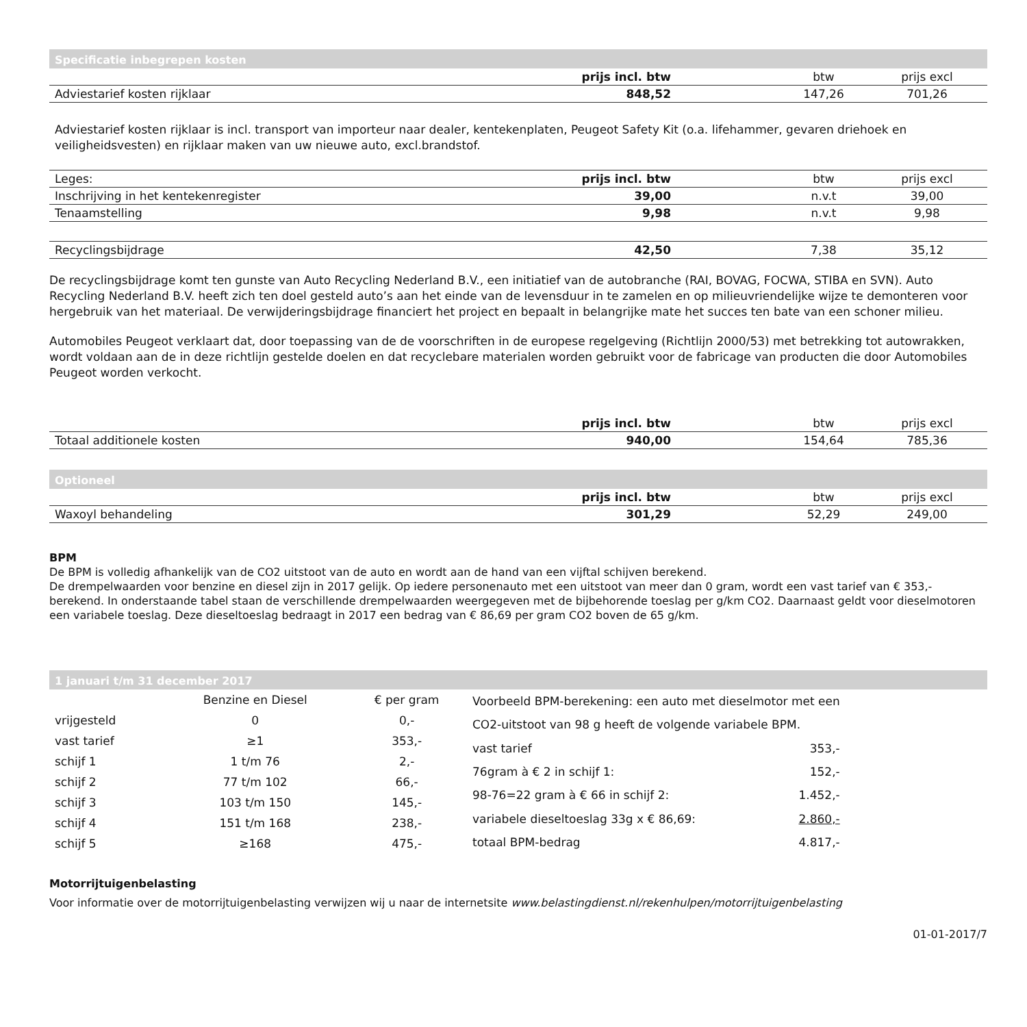Specificatie inbegrepen kosten
| | prijs incl. btw | btw | prijs excl |
| --- | --- | --- | --- |
| Adviestarief kosten rijklaar | 848,52 | 147,26 | 701,26 |
Adviestarief kosten rijklaar is incl. transport van importeur naar dealer, kentekenplaten, Peugeot Safety Kit (o.a. lifehammer, gevaren driehoek en veiligheidsvesten) en rijklaar maken van uw nieuwe auto, excl.brandstof.
| Leges: | prijs incl. btw | btw | prijs excl |
| --- | --- | --- | --- |
| Inschrijving in het kentekenregister | 39,00 | n.v.t | 39,00 |
| Tenaamstelling | 9,98 | n.v.t | 9,98 |
| Recyclingsbijdrage | 42,50 | 7,38 | 35,12 |
De recyclingsbijdrage komt ten gunste van Auto Recycling Nederland B.V., een initiatief van de autobranche (RAI, BOVAG, FOCWA, STIBA en SVN). Auto Recycling Nederland B.V. heeft zich ten doel gesteld auto’s aan het einde van de levensduur in te zamelen en op milieuvriendelijke wijze te demonteren voor hergebruik van het materiaal. De verwijderingsbijdrage financiert het project en bepaalt in belangrijke mate het succes ten bate van een schoner milieu.
Automobiles Peugeot verklaart dat, door toepassing van de de voorschriften in de europese regelgeving (Richtlijn 2000/53) met betrekking tot autowrakken, wordt voldaan aan de in deze richtlijn gestelde doelen en dat recyclebare materialen worden gebruikt voor de fabricage van producten die door Automobiles Peugeot worden verkocht.
| | prijs incl. btw | btw | prijs excl |
| --- | --- | --- | --- |
| Totaal additionele kosten | 940,00 | 154,64 | 785,36 |
Optioneel
| | prijs incl. btw | btw | prijs excl |
| --- | --- | --- | --- |
| Waxoyl behandeling | 301,29 | 52,29 | 249,00 |
BPM
De BPM is volledig afhankelijk van de CO2 uitstoot van de auto en wordt aan de hand van een vijftal schijven berekend.
De drempelwaarden voor benzine en diesel zijn in 2017 gelijk. Op iedere personenauto met een uitstoot van meer dan 0 gram, wordt een vast tarief van € 353,- berekend. In onderstaande tabel staan de verschillende drempelwaarden weergegeven met de bijbehorende toeslag per g/km CO2. Daarnaast geldt voor dieselmotoren een variabele toeslag. Deze dieseltoeslag bedraagt in 2017 een bedrag van € 86,69 per gram CO2 boven de 65 g/km.
1 januari t/m 31 december 2017
| | Benzine en Diesel | € per gram |
| vrijgesteld | 0 | 0,- |
| vast tarief | ≥1 | 353,- |
| schijf 1 | 1 t/m 76 | 2,- |
| schijf 2 | 77 t/m 102 | 66,- |
| schijf 3 | 103 t/m 150 | 145,- |
| schijf 4 | 151 t/m 168 | 238,- |
| schijf 5 | ≥168 | 475,- |
| Voorbeeld BPM-berekening: een auto met dieselmotor met een | |
| CO2-uitstoot van 98 g heeft de volgende variabele BPM. | |
| vast tarief | 353,- |
| 76gram à € 2 in schijf 1: | 152,- |
| 98-76=22 gram à € 66 in schijf 2: | 1.452,- |
| variabele dieseltoeslag 33g x € 86,69: | 2.860,- |
| totaal BPM-bedrag | 4.817,- |
Motorrijtuigenbelasting
Voor informatie over de motorrijtuigenbelasting verwijzen wij u naar de internetsite www.belastingdienst.nl/rekenhulpen/motorrijtuigenbelasting
01-01-2017/7